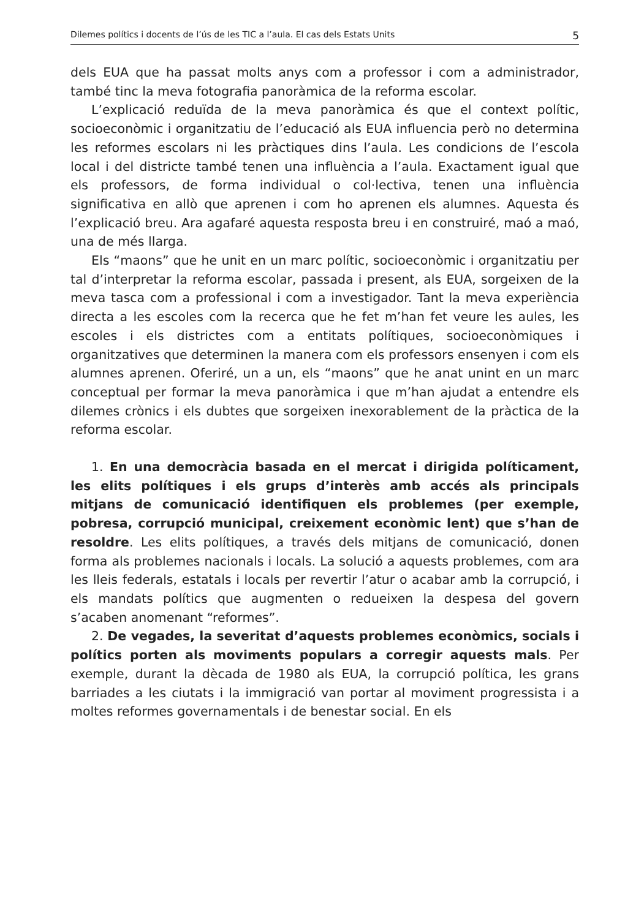Dilemes polítics i docents de l’ús de les TIC a l’aula. El cas dels Estats Units 5
dels EUA que ha passat molts anys com a professor i com a administrador, també tinc la meva fotografia panoràmica de la reforma escolar.
L’explicació reduïda de la meva panoràmica és que el context polític, socioeconòmic i organitzatiu de l’educació als EUA influencia però no determina les reformes escolars ni les pràctiques dins l’aula. Les condicions de l’escola local i del districte també tenen una influència a l’aula. Exactament igual que els professors, de forma individual o col·lectiva, tenen una influència significativa en allò que aprenen i com ho aprenen els alumnes. Aquesta és l’explicació breu. Ara agafaré aquesta resposta breu i en construiré, maó a maó, una de més llarga.
Els “maons” que he unit en un marc polític, socioeconòmic i organitzatiu per tal d’interpretar la reforma escolar, passada i present, als EUA, sorgeixen de la meva tasca com a professional i com a investigador. Tant la meva experiència directa a les escoles com la recerca que he fet m’han fet veure les aules, les escoles i els districtes com a entitats polítiques, socioeconòmiques i organitzatives que determinen la manera com els professors ensenyen i com els alumnes aprenen. Oferiré, un a un, els “maons” que he anat unint en un marc conceptual per formar la meva panoràmica i que m’han ajudat a entendre els dilemes crònics i els dubtes que sorgeixen inexorablement de la pràctica de la reforma escolar.
1. En una democràcia basada en el mercat i dirigida políticament, les elits polítiques i els grups d’interès amb accés als principals mitjans de comunicació identifiquen els problemes (per exemple, pobresa, corrupció municipal, creixement econòmic lent) que s’han de resoldre. Les elits polítiques, a través dels mitjans de comunicació, donen forma als problemes nacionals i locals. La solució a aquests problemes, com ara les lleis federals, estatals i locals per revertir l’atur o acabar amb la corrupció, i els mandats polítics que augmenten o redueixen la despesa del govern s’acaben anomenant “reformes”.
2. De vegades, la severitat d’aquests problemes econòmics, socials i polítics porten als moviments populars a corregir aquests mals. Per exemple, durant la dècada de 1980 als EUA, la corrupció política, les grans barriades a les ciutats i la immigració van portar al moviment progressista i a moltes reformes governamentals i de benestar social. En els